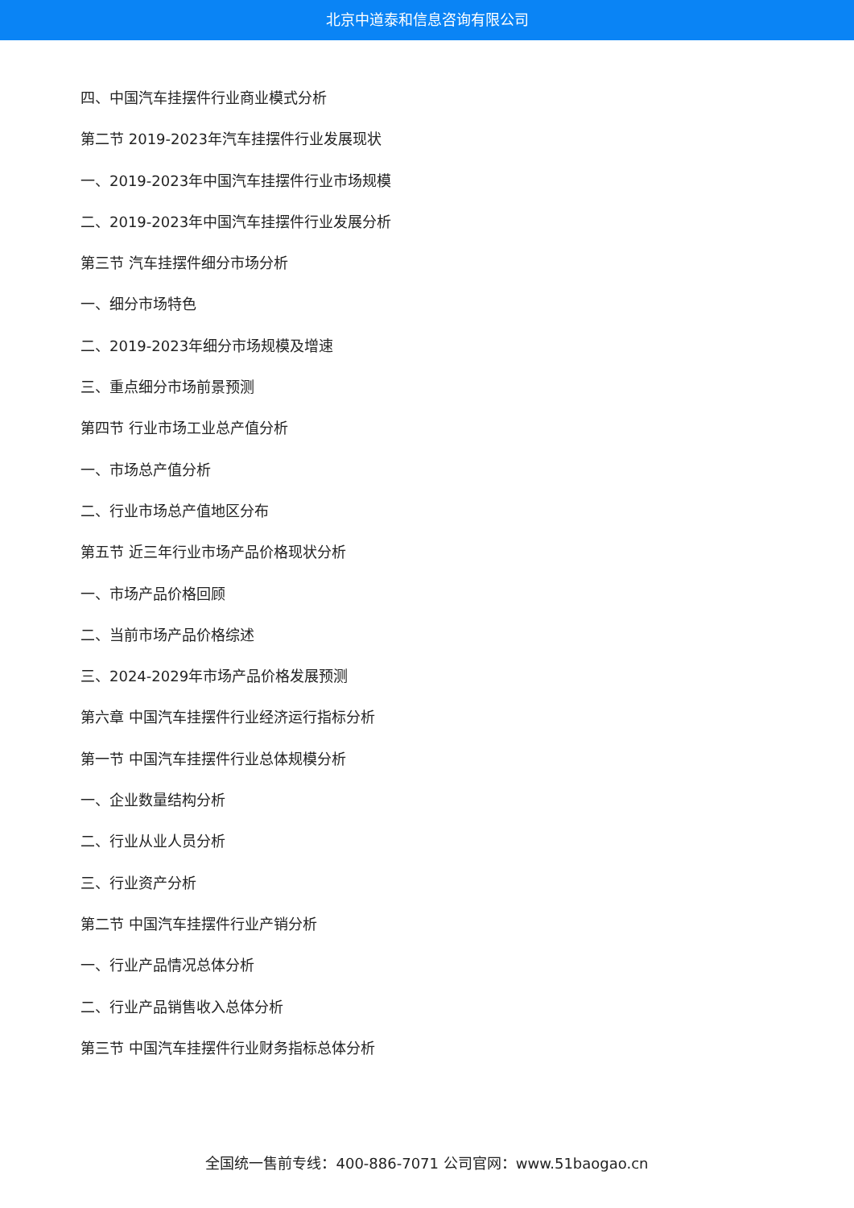北京中道泰和信息咨询有限公司
四、中国汽车挂摆件行业商业模式分析
第二节 2019-2023年汽车挂摆件行业发展现状
一、2019-2023年中国汽车挂摆件行业市场规模
二、2019-2023年中国汽车挂摆件行业发展分析
第三节 汽车挂摆件细分市场分析
一、细分市场特色
二、2019-2023年细分市场规模及增速
三、重点细分市场前景预测
第四节 行业市场工业总产值分析
一、市场总产值分析
二、行业市场总产值地区分布
第五节 近三年行业市场产品价格现状分析
一、市场产品价格回顾
二、当前市场产品价格综述
三、2024-2029年市场产品价格发展预测
第六章 中国汽车挂摆件行业经济运行指标分析
第一节 中国汽车挂摆件行业总体规模分析
一、企业数量结构分析
二、行业从业人员分析
三、行业资产分析
第二节 中国汽车挂摆件行业产销分析
一、行业产品情况总体分析
二、行业产品销售收入总体分析
第三节 中国汽车挂摆件行业财务指标总体分析
全国统一售前专线：400-886-7071 公司官网：www.51baogao.cn